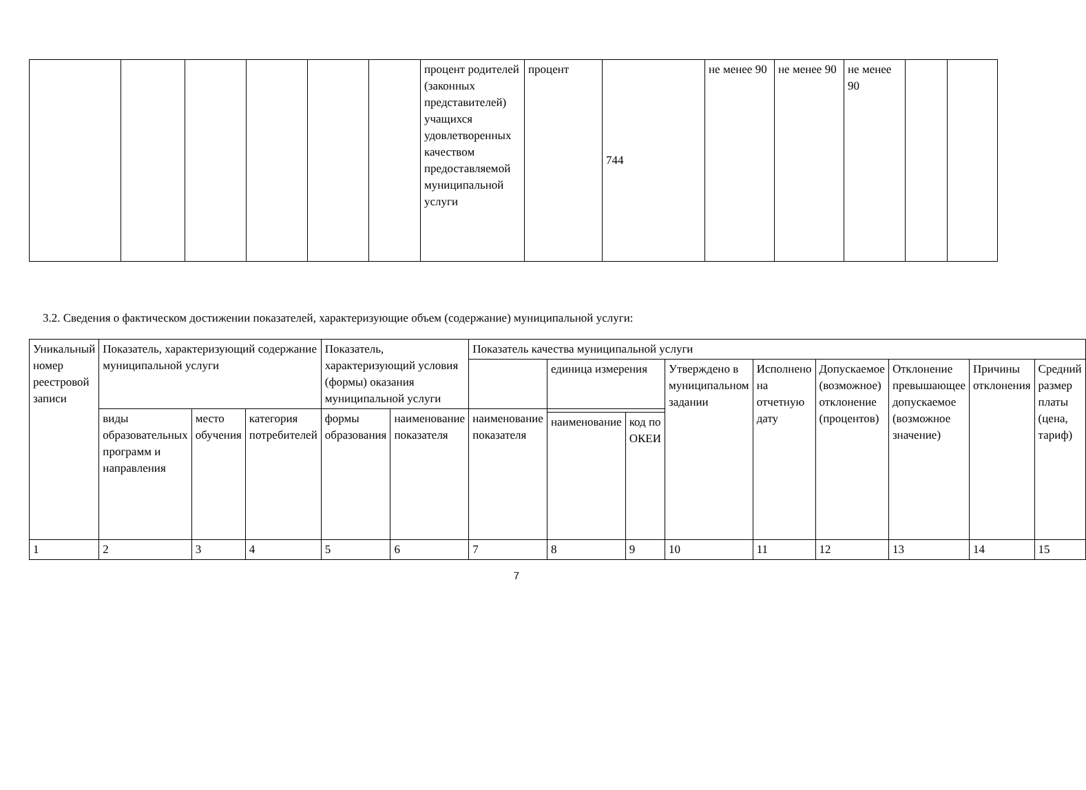| | | | | | | процент родителей (законных представителей) учащихся удовлетворенных качеством предоставляемой муниципальной услуги | процент | 744 | не менее 90 | не менее 90 | не менее 90 | | |
3.2. Сведения о фактическом достижении показателей, характеризующие объем (содержание) муниципальной услуги:
| Уникальный номер реестровой записи | Показатель, характеризующий содержание муниципальной услуги | | | Показатель, характеризующий условия (формы) оказания муниципальной услуги | | Показатель качества муниципальной услуги | | | | | | | | |
| --- | --- | --- | --- | --- | --- | --- | --- | --- | --- | --- | --- | --- | --- | --- |
| | | | | | | | единица измерения | | Утверждено в муниципальном задании | Исполнено на отчетную дату | Допускаемое (возможное) отклонение (процентов) | Отклонение превышающее допускаемое (возможное значение) | Причины отклонения | Средний размер платы (цена, тариф) |
| | виды образовательных программ и направления | место обучения | категория потребителей | формы образования | наименование показателя | наименование показателя | | | | | | | | |
| | | | | | | | наименование | код по ОКЕИ | | | | | | |
| 1 | 2 | 3 | 4 | 5 | 6 | 7 | 8 | 9 | 10 | 11 | 12 | 13 | 14 | 15 |
7